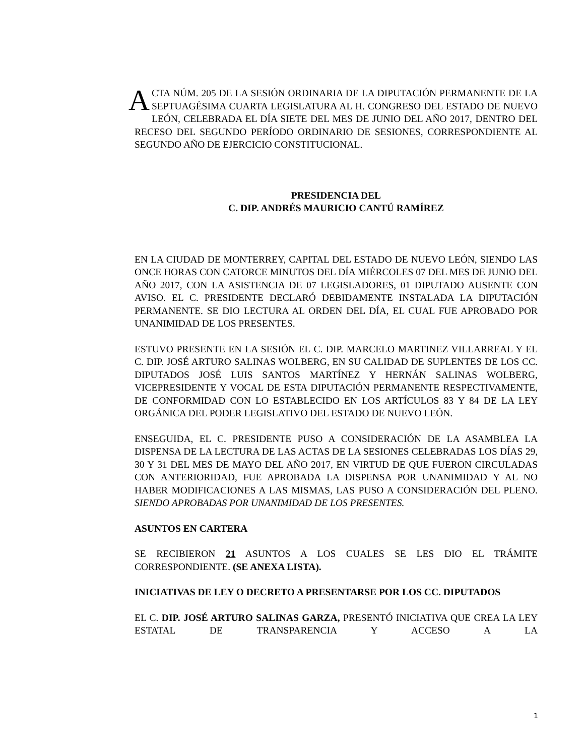ACTA NÚM. 205 DE LA SESIÓN ORDINARIA DE LA DIPUTACIÓN PERMANENTE DE LA SEPTUAGÉSIMA CUARTA LEGISLATURA AL H. CONGRESO DEL ESTADO DE NUEVO LEÓN, CELEBRADA EL DÍA SIETE DEL MES DE JUNIO DEL AÑO 2017, DENTRO DEL RECESO DEL SEGUNDO PERÍODO ORDINARIO DE SESIONES, CORRESPONDIENTE AL SEGUNDO AÑO DE EJERCICIO CONSTITUCIONAL.
PRESIDENCIA DEL
C. DIP. ANDRÉS MAURICIO CANTÚ RAMÍREZ
EN LA CIUDAD DE MONTERREY, CAPITAL DEL ESTADO DE NUEVO LEÓN, SIENDO LAS ONCE HORAS CON CATORCE MINUTOS DEL DÍA MIÉRCOLES 07 DEL MES DE JUNIO DEL AÑO 2017, CON LA ASISTENCIA DE 07 LEGISLADORES, 01 DIPUTADO AUSENTE CON AVISO. EL C. PRESIDENTE DECLARÓ DEBIDAMENTE INSTALADA LA DIPUTACIÓN PERMANENTE. SE DIO LECTURA AL ORDEN DEL DÍA, EL CUAL FUE APROBADO POR UNANIMIDAD DE LOS PRESENTES.
ESTUVO PRESENTE EN LA SESIÓN EL C. DIP. MARCELO MARTINEZ VILLARREAL Y EL C. DIP. JOSÉ ARTURO SALINAS WOLBERG, EN SU CALIDAD DE SUPLENTES DE LOS CC. DIPUTADOS JOSÉ LUIS SANTOS MARTÍNEZ Y HERNÁN SALINAS WOLBERG, VICEPRESIDENTE Y VOCAL DE ESTA DIPUTACIÓN PERMANENTE RESPECTIVAMENTE, DE CONFORMIDAD CON LO ESTABLECIDO EN LOS ARTÍCULOS 83 Y 84 DE LA LEY ORGÁNICA DEL PODER LEGISLATIVO DEL ESTADO DE NUEVO LEÓN.
ENSEGUIDA, EL C. PRESIDENTE PUSO A CONSIDERACIÓN DE LA ASAMBLEA LA DISPENSA DE LA LECTURA DE LAS ACTAS DE LA SESIONES CELEBRADAS LOS DÍAS 29, 30 Y 31 DEL MES DE MAYO DEL AÑO 2017, EN VIRTUD DE QUE FUERON CIRCULADAS CON ANTERIORIDAD, FUE APROBADA LA DISPENSA POR UNANIMIDAD Y AL NO HABER MODIFICACIONES A LAS MISMAS, LAS PUSO A CONSIDERACIÓN DEL PLENO. SIENDO APROBADAS POR UNANIMIDAD DE LOS PRESENTES.
ASUNTOS EN CARTERA
SE RECIBIERON 21 ASUNTOS A LOS CUALES SE LES DIO EL TRÁMITE CORRESPONDIENTE. (SE ANEXA LISTA).
INICIATIVAS DE LEY O DECRETO A PRESENTARSE POR LOS CC. DIPUTADOS
EL C. DIP. JOSÉ ARTURO SALINAS GARZA, PRESENTÓ INICIATIVA QUE CREA LA LEY ESTATAL DE TRANSPARENCIA Y ACCESO A LA
1